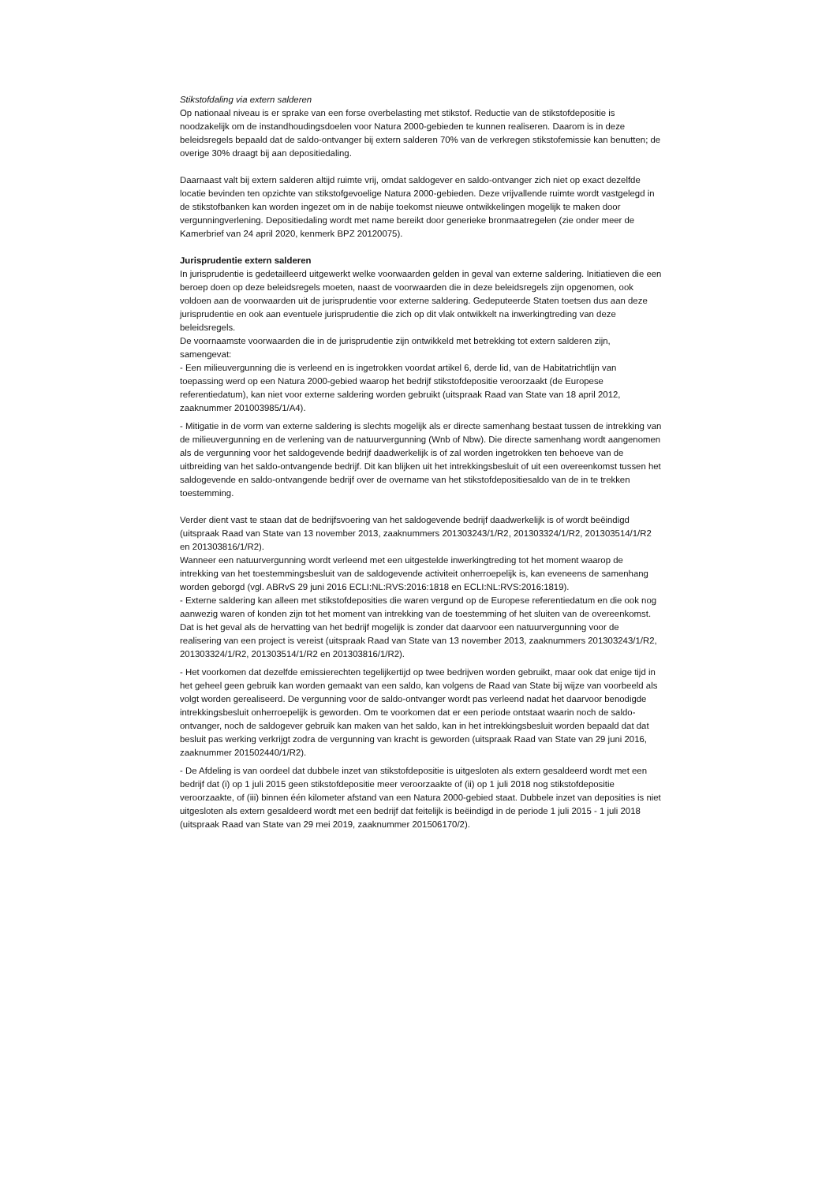Stikstofdaling via extern salderen
Op nationaal niveau is er sprake van een forse overbelasting met stikstof. Reductie van de stikstofdepositie is noodzakelijk om de instandhoudingsdoelen voor Natura 2000-gebieden te kunnen realiseren. Daarom is in deze beleidsregels bepaald dat de saldo-ontvanger bij extern salderen 70% van de verkregen stikstofemissie kan benutten; de overige 30% draagt bij aan depositiedaling.
Daarnaast valt bij extern salderen altijd ruimte vrij, omdat saldogever en saldo-ontvanger zich niet op exact dezelfde locatie bevinden ten opzichte van stikstofgevoelige Natura 2000-gebieden. Deze vrijvallende ruimte wordt vastgelegd in de stikstofbanken kan worden ingezet om in de nabije toekomst nieuwe ontwikkelingen mogelijk te maken door vergunningverlening. Depositiedaling wordt met name bereikt door generieke bronmaatregelen (zie onder meer de Kamerbrief van 24 april 2020, kenmerk BPZ 20120075).
Jurisprudentie extern salderen
In jurisprudentie is gedetailleerd uitgewerkt welke voorwaarden gelden in geval van externe saldering. Initiatieven die een beroep doen op deze beleidsregels moeten, naast de voorwaarden die in deze beleidsregels zijn opgenomen, ook voldoen aan de voorwaarden uit de jurisprudentie voor externe saldering. Gedeputeerde Staten toetsen dus aan deze jurisprudentie en ook aan eventuele jurisprudentie die zich op dit vlak ontwikkelt na inwerkingtreding van deze beleidsregels.
De voornaamste voorwaarden die in de jurisprudentie zijn ontwikkeld met betrekking tot extern salderen zijn, samengevat:
- Een milieuvergunning die is verleend en is ingetrokken voordat artikel 6, derde lid, van de Habitatrichtlijn van toepassing werd op een Natura 2000-gebied waarop het bedrijf stikstofdepositie veroorzaakt (de Europese referentiedatum), kan niet voor externe saldering worden gebruikt (uitspraak Raad van State van 18 april 2012, zaaknummer 201003985/1/A4).
- Mitigatie in de vorm van externe saldering is slechts mogelijk als er directe samenhang bestaat tussen de intrekking van de milieuvergunning en de verlening van de natuurvergunning (Wnb of Nbw). Die directe samenhang wordt aangenomen als de vergunning voor het saldogevende bedrijf daadwerkelijk is of zal worden ingetrokken ten behoeve van de uitbreiding van het saldo-ontvangende bedrijf. Dit kan blijken uit het intrekkingsbesluit of uit een overeenkomst tussen het saldogevende en saldo-ontvangende bedrijf over de overname van het stikstofdepositiesaldo van de in te trekken toestemming.
Verder dient vast te staan dat de bedrijfsvoering van het saldogevende bedrijf daadwerkelijk is of wordt beëindigd (uitspraak Raad van State van 13 november 2013, zaaknummers 201303243/1/R2, 201303324/1/R2, 201303514/1/R2 en 201303816/1/R2).
Wanneer een natuurvergunning wordt verleend met een uitgestelde inwerkingtreding tot het moment waarop de intrekking van het toestemmingsbesluit van de saldogevende activiteit onherroepelijk is, kan eveneens de samenhang worden geborgd (vgl. ABRvS 29 juni 2016 ECLI:NL:RVS:2016:1818 en ECLI:NL:RVS:2016:1819).
- Externe saldering kan alleen met stikstofdeposities die waren vergund op de Europese referentiedatum en die ook nog aanwezig waren of konden zijn tot het moment van intrekking van de toestemming of het sluiten van de overeenkomst. Dat is het geval als de hervatting van het bedrijf mogelijk is zonder dat daarvoor een natuurvergunning voor de realisering van een project is vereist (uitspraak Raad van State van 13 november 2013, zaaknummers 201303243/1/R2, 201303324/1/R2, 201303514/1/R2 en 201303816/1/R2).
- Het voorkomen dat dezelfde emissierechten tegelijkertijd op twee bedrijven worden gebruikt, maar ook dat enige tijd in het geheel geen gebruik kan worden gemaakt van een saldo, kan volgens de Raad van State bij wijze van voorbeeld als volgt worden gerealiseerd. De vergunning voor de saldo-ontvanger wordt pas verleend nadat het daarvoor benodigde intrekkingsbesluit onherroepelijk is geworden. Om te voorkomen dat er een periode ontstaat waarin noch de saldo-ontvanger, noch de saldogever gebruik kan maken van het saldo, kan in het intrekkingsbesluit worden bepaald dat dat besluit pas werking verkrijgt zodra de vergunning van kracht is geworden (uitspraak Raad van State van 29 juni 2016, zaaknummer 201502440/1/R2).
- De Afdeling is van oordeel dat dubbele inzet van stikstofdepositie is uitgesloten als extern gesaldeerd wordt met een bedrijf dat (i) op 1 juli 2015 geen stikstofdepositie meer veroorzaakte of (ii) op 1 juli 2018 nog stikstofdepositie veroorzaakte, of (iii) binnen één kilometer afstand van een Natura 2000-gebied staat. Dubbele inzet van deposities is niet uitgesloten als extern gesaldeerd wordt met een bedrijf dat feitelijk is beëindigd in de periode 1 juli 2015 - 1 juli 2018 (uitspraak Raad van State van 29 mei 2019, zaaknummer 201506170/2).